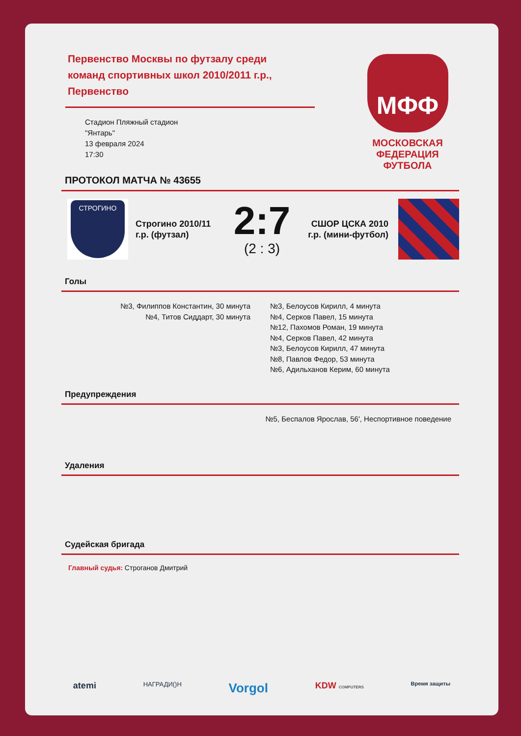Первенство Москвы по футзалу среди команд спортивных школ 2010/2011 г.р., Первенство
Стадион Пляжный стадион
"Янтарь"
13 февраля 2024
17:30
МФФ
МОСКОВСКАЯ
ФЕДЕРАЦИЯ
ФУТБОЛА
ПРОТОКОЛ МАТЧА № 43655
СТРОГИНО
Строгино 2010/11 г.р. (футзал)
2:7
(2 : 3)
СШОР ЦСКА 2010 г.р. (мини-футбол)
Голы
№3, Филиппов Константин, 30 минута
№4, Титов Сиддарт, 30 минута
№3, Белоусов Кирилл, 4 минута
№4, Серков Павел, 15 минута
№12, Пахомов Роман, 19 минута
№4, Серков Павел, 42 минута
№3, Белоусов Кирилл, 47 минута
№8, Павлов Федор, 53 минута
№6, Адильханов Керим, 60 минута
Предупреждения
№5, Беспалов Ярослав, 56', Неспортивное поведение
Удаления
Судейская бригада
Главный судья: Строганов Дмитрий
atemi НАГРАДИ()Н Vorgol KDW COMPUTERS Время защиты